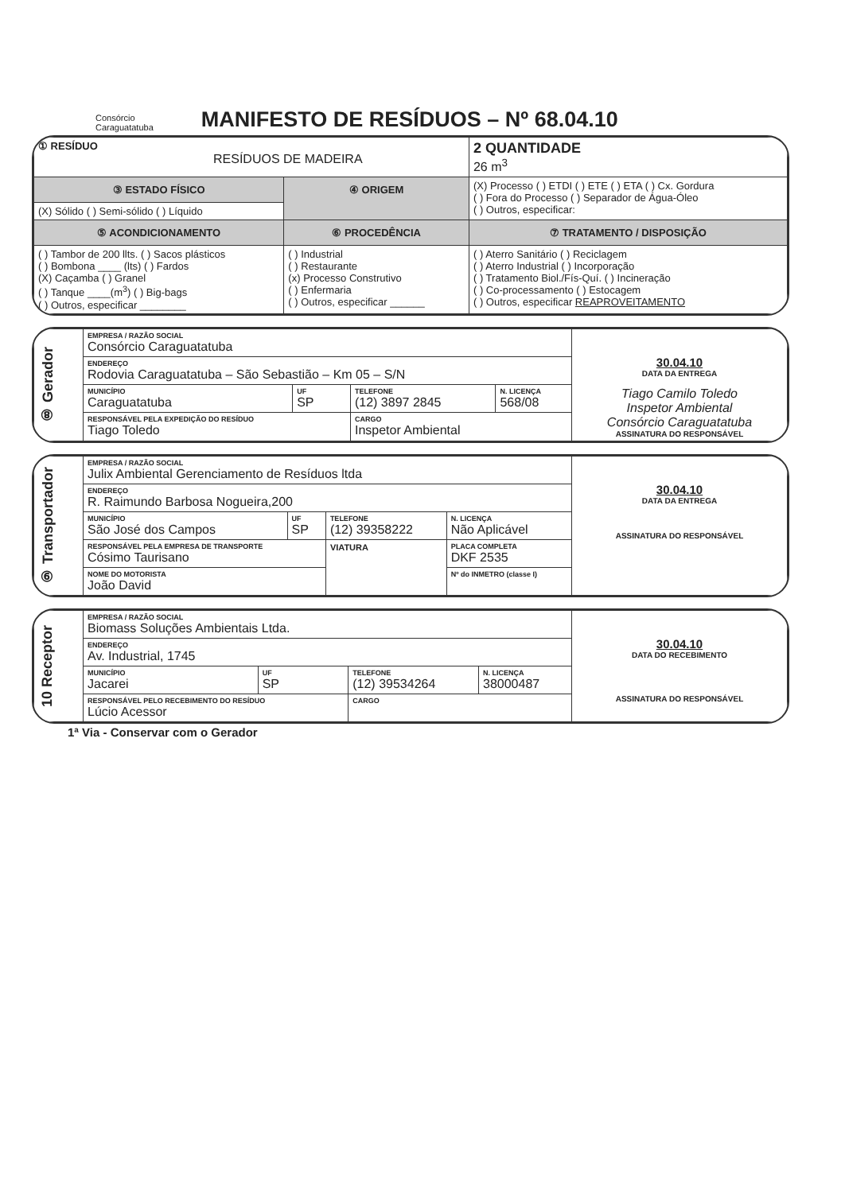Consórcio
Caraguatatuba
MANIFESTO DE RESÍDUOS – Nº 68.04.10
| ① RESÍDUO RESÍDUOS DE MADEIRA | | 2 QUANTIDADE 26 m<sup>3</sup> |
| ③ ESTADO FÍSICO | ④ ORIGEM | (X) Processo ( ) ETDI ( ) ETE ( ) ETA ( ) Cx. Gordura ( ) Fora do Processo ( ) Separador de Água-Óleo ( ) Outros, especificar: |
| (X) Sólido ( ) Semi-sólido ( ) Líquido | | |
| ⑤ ACONDICIONAMENTO | ⑥ PROCEDÊNCIA | ⑦ TRATAMENTO / DISPOSIÇÃO |
| ( ) Tambor de 200 llts. ( ) Sacos plásticos ( ) Bombona ____ (lts) ( ) Fardos (X) Caçamba ( ) Granel ( ) Tanque ____(m<sup>3</sup>) ( ) Big-bags ( ) Outros, especificar ________ | ( ) Industrial ( ) Restaurante (x) Processo Construtivo ( ) Enfermaria ( ) Outros, especificar ______ | ( ) Aterro Sanitário ( ) Reciclagem ( ) Aterro Industrial ( ) Incorporação ( ) Tratamento Biol./Fís-Quí. ( ) Incineração ( ) Co-processamento ( ) Estocagem ( ) Outros, especificar REAPROVEITAMENTO |
| ⑧ Gerador | EMPRESA / RAZÃO SOCIAL Consórcio Caraguatatuba | | | | 30.04.10 DATA DA ENTREGA Tiago Camilo Toledo Inspetor Ambiental Consórcio Caraguatatuba ASSINATURA DO RESPONSÁVEL |
| | ENDEREÇO Rodovia Caraguatatuba – São Sebastião – Km 05 – S/N | | | | |
| | MUNICÍPIO Caraguatatuba | UF SP | TELEFONE (12) 3897 2845 | N. LICENÇA 568/08 | |
| | RESPONSÁVEL PELA EXPEDIÇÃO DO RESÍDUO Tiago Toledo | | CARGO Inspetor Ambiental | | |
| ⑨ Transportador | EMPRESA / RAZÃO SOCIAL Julix Ambiental Gerenciamento de Resíduos ltda | | | | | 30.04.10 DATA DA ENTREGA ASSINATURA DO RESPONSÁVEL |
| | ENDEREÇO R. Raimundo Barbosa Nogueira,200 | | | | | |
| | MUNICÍPIO São José dos Campos | UF SP | TELEFONE (12) 39358222 | | N. LICENÇA Não Aplicável | |
| | RESPONSÁVEL PELA EMPRESA DE TRANSPORTE Cósimo Taurisano | | VIATURA | PLACA COMPLETA DKF 2535 | | |
| | NOME DO MOTORISTA João David | | | Nº do INMETRO (classe I) | | |
| 10 Receptor | EMPRESA / RAZÃO SOCIAL Biomass Soluções Ambientais Ltda. | | | | 30.04.10 DATA DO RECEBIMENTO ASSINATURA DO RESPONSÁVEL |
| | ENDEREÇO Av. Industrial, 1745 | | | | |
| | MUNICÍPIO Jacarei | UF SP | TELEFONE (12) 39534264 | N. LICENÇA 38000487 | |
| | RESPONSÁVEL PELO RECEBIMENTO DO RESÍDUO Lúcio Acessor | | CARGO | | |
1ª Via - Conservar com o Gerador